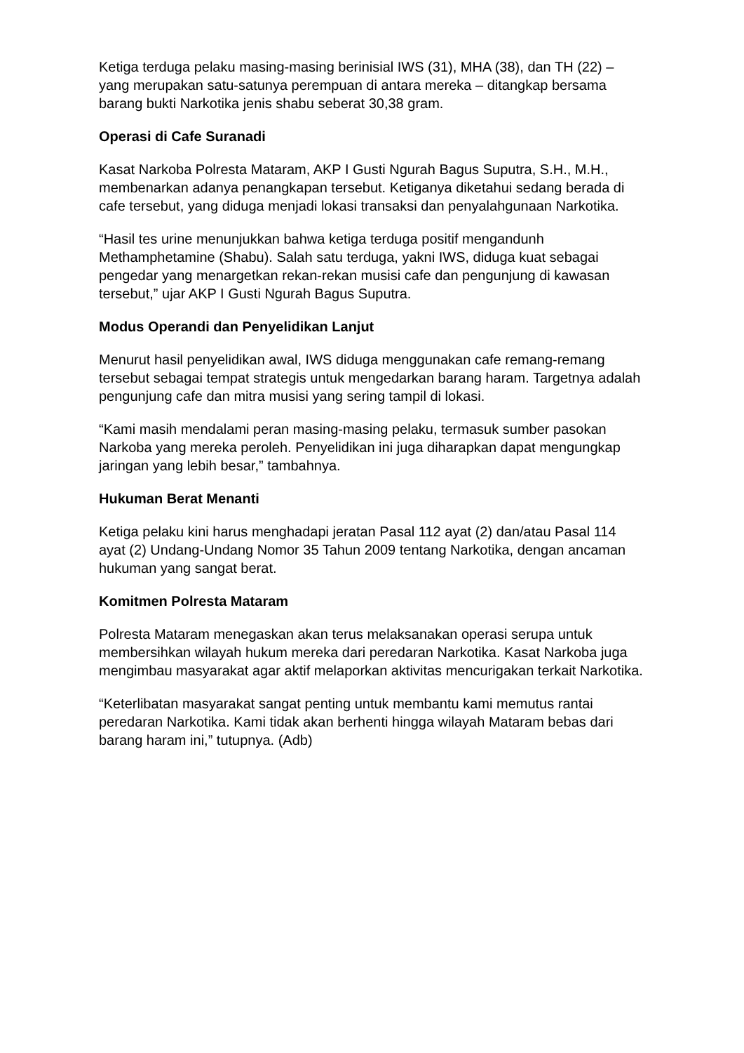Ketiga terduga pelaku masing-masing berinisial IWS (31), MHA (38), dan TH (22) – yang merupakan satu-satunya perempuan di antara mereka – ditangkap bersama barang bukti Narkotika jenis shabu seberat 30,38 gram.
Operasi di Cafe Suranadi
Kasat Narkoba Polresta Mataram, AKP I Gusti Ngurah Bagus Suputra, S.H., M.H., membenarkan adanya penangkapan tersebut. Ketiganya diketahui sedang berada di cafe tersebut, yang diduga menjadi lokasi transaksi dan penyalahgunaan Narkotika.
“Hasil tes urine menunjukkan bahwa ketiga terduga positif mengandunh Methamphetamine (Shabu). Salah satu terduga, yakni IWS, diduga kuat sebagai pengedar yang menargetkan rekan-rekan musisi cafe dan pengunjung di kawasan tersebut,” ujar AKP I Gusti Ngurah Bagus Suputra.
Modus Operandi dan Penyelidikan Lanjut
Menurut hasil penyelidikan awal, IWS diduga menggunakan cafe remang-remang tersebut sebagai tempat strategis untuk mengedarkan barang haram. Targetnya adalah pengunjung cafe dan mitra musisi yang sering tampil di lokasi.
“Kami masih mendalami peran masing-masing pelaku, termasuk sumber pasokan Narkoba yang mereka peroleh. Penyelidikan ini juga diharapkan dapat mengungkap jaringan yang lebih besar,” tambahnya.
Hukuman Berat Menanti
Ketiga pelaku kini harus menghadapi jeratan Pasal 112 ayat (2) dan/atau Pasal 114 ayat (2) Undang-Undang Nomor 35 Tahun 2009 tentang Narkotika, dengan ancaman hukuman yang sangat berat.
Komitmen Polresta Mataram
Polresta Mataram menegaskan akan terus melaksanakan operasi serupa untuk membersihkan wilayah hukum mereka dari peredaran Narkotika. Kasat Narkoba juga mengimbau masyarakat agar aktif melaporkan aktivitas mencurigakan terkait Narkotika.
“Keterlibatan masyarakat sangat penting untuk membantu kami memutus rantai peredaran Narkotika. Kami tidak akan berhenti hingga wilayah Mataram bebas dari barang haram ini,” tutupnya. (Adb)